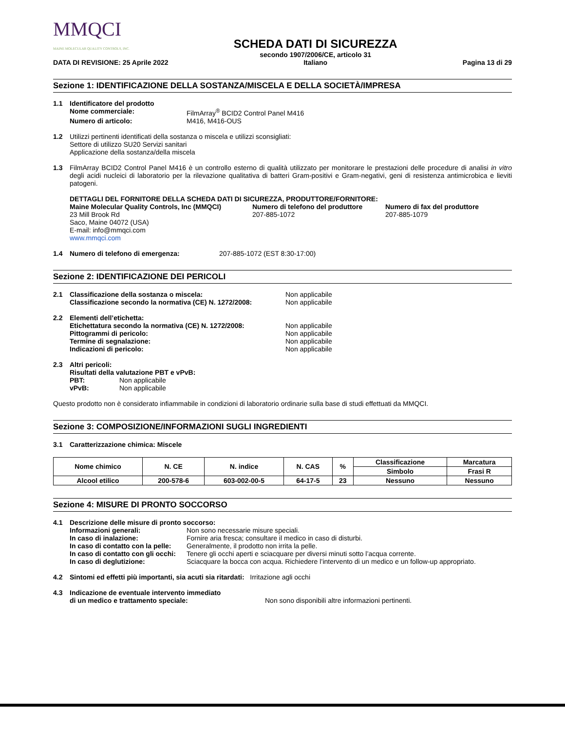MMQCI
MAINE MOLECULAR QUALITY CONTROLS, INC.
DATA DI REVISIONE: 25 Aprile 2022
SCHEDA DATI DI SICUREZZA
secondo 1907/2006/CE, articolo 31
Italiano
Pagina 13 di 29
Sezione 1: IDENTIFICAZIONE DELLA SOSTANZA/MISCELA E DELLA SOCIETÀ/IMPRESA
1.1 Identificatore del prodotto
Nome commerciale: FilmArray<sup>®</sup> BCID2 Control Panel M416 Numero di articolo: M416, M416-OUS
1.2 Utilizzi pertinenti identificati della sostanza o miscela e utilizzi sconsigliati:
Settore di utilizzo SU20 Servizi sanitari
Applicazione della sostanza/della miscela
1.3 FilmArray BCID2 Control Panel M416 è un controllo esterno di qualità utilizzato per monitorare le prestazioni delle procedure di analisi in vitro degli acidi nucleici di laboratorio per la rilevazione qualitativa di batteri Gram-positivi e Gram-negativi, geni di resistenza antimicrobica e lieviti patogeni.
DETTAGLI DEL FORNITORE DELLA SCHEDA DATI DI SICUREZZA, PRODUTTORE/FORNITORE:
Maine Molecular Quality Controls, Inc (MMQCI)
23 Mill Brook Rd
Saco, Maine 04072 (USA)
E-mail: info@mmqci.com
www.mmqci.com
Numero di telefono del produttore
207-885-1072
Numero di fax del produttore
207-885-1079
1.4 Numero di telefono di emergenza: 207-885-1072 (EST 8:30-17:00)
Sezione 2: IDENTIFICAZIONE DEI PERICOLI
2.1 Classificazione della sostanza o miscela: Non applicabile Classificazione secondo la normativa (CE) N. 1272/2008: Non applicabile
2.2 Elementi dell’etichetta: Etichettatura secondo la normativa (CE) N. 1272/2008: Non applicabile Pittogrammi di pericolo: Non applicabile Termine di segnalazione: Non applicabile Indicazioni di pericolo: Non applicabile
2.3 Altri pericoli:
Risultati della valutazione PBT e vPvB:
PBT: Non applicabile vPvB: Non applicabile
Questo prodotto non è considerato infiammabile in condizioni di laboratorio ordinarie sulla base di studi effettuati da MMQCI.
Sezione 3: COMPOSIZIONE/INFORMAZIONI SUGLI INGREDIENTI
3.1 Caratterizzazione chimica: Miscele
| Nome chimico | N. CE | N. indice | N. CAS | % | Classificazione | Marcatura |
| --- | --- | --- | --- | --- | --- | --- |
| | | | | | Simbolo | Frasi R |
| Alcool etilico | 200-578-6 | 603-002-00-5 | 64-17-5 | 23 | Nessuno | Nessuno |
Sezione 4: MISURE DI PRONTO SOCCORSO
4.1 Descrizione delle misure di pronto soccorso:
Informazioni generali: Non sono necessarie misure speciali. In caso di inalazione: Fornire aria fresca; consultare il medico in caso di disturbi. In caso di contatto con la pelle: Generalmente, il prodotto non irrita la pelle. In caso di contatto con gli occhi: Tenere gli occhi aperti e sciacquare per diversi minuti sotto l’acqua corrente. In caso di deglutizione: Sciacquare la bocca con acqua. Richiedere l’intervento di un medico e un follow-up appropriato.
4.2 Sintomi ed effetti più importanti, sia acuti sia ritardati: Irritazione agli occhi
4.3 Indicazione de eventuale intervento immediato di un medico e trattamento speciale: Non sono disponibili altre informazioni pertinenti.